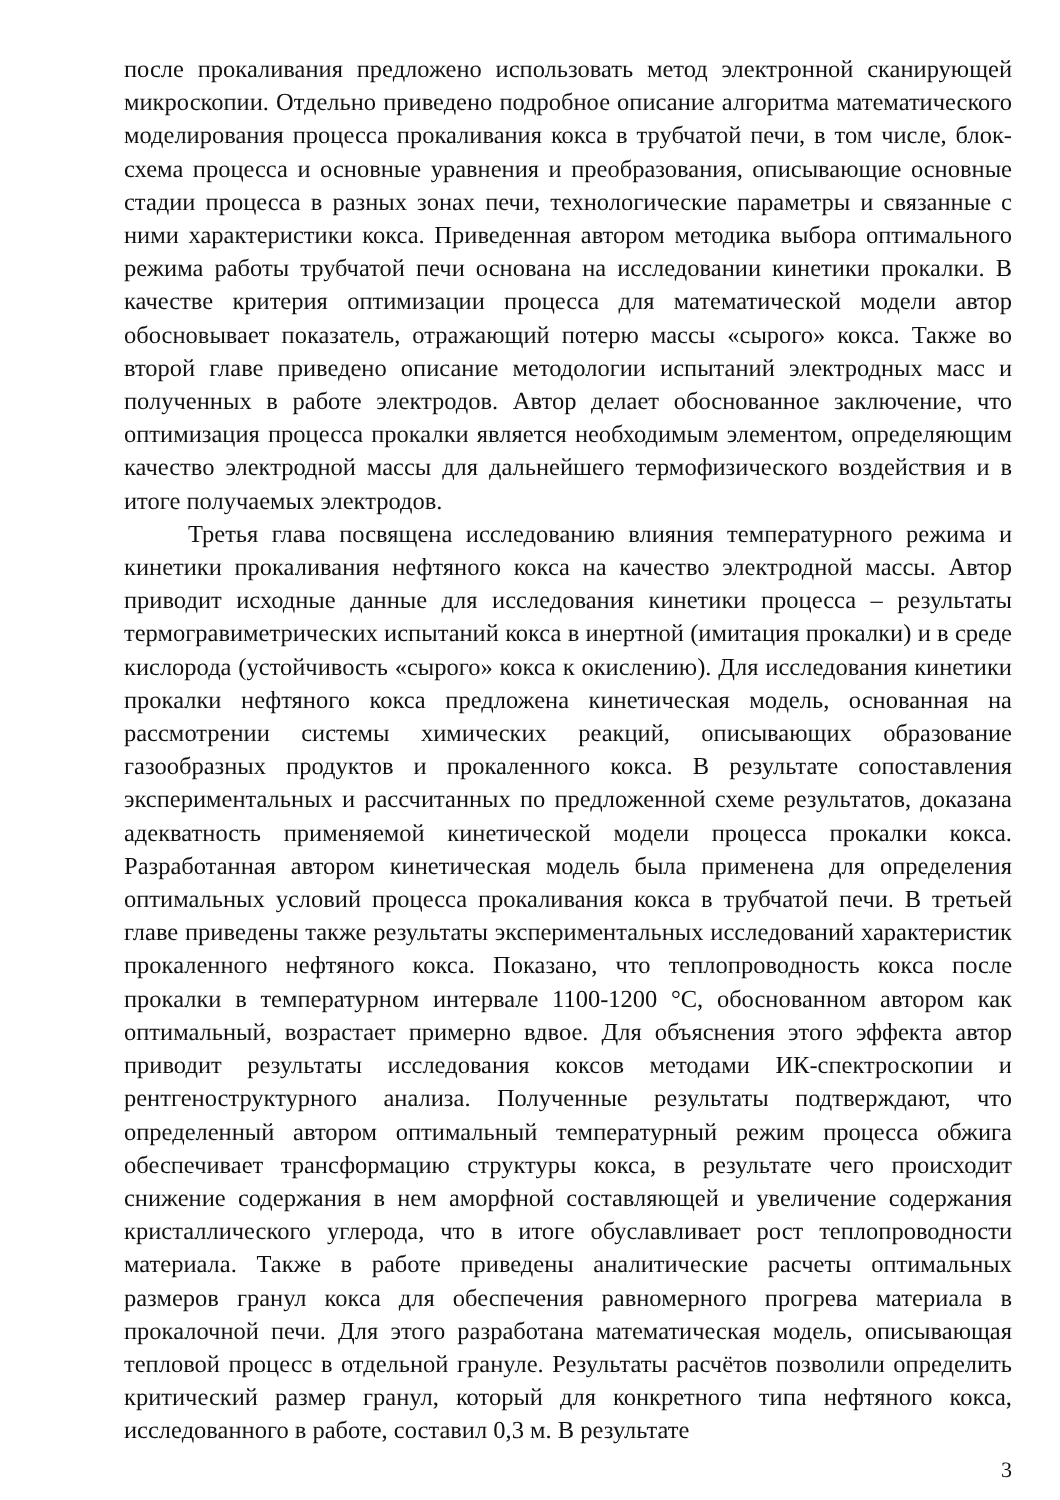после прокаливания предложено использовать метод электронной сканирующей микроскопии. Отдельно приведено подробное описание алгоритма математического моделирования процесса прокаливания кокса в трубчатой печи, в том числе, блок-схема процесса и основные уравнения и преобразования, описывающие основные стадии процесса в разных зонах печи, технологические параметры и связанные с ними характеристики кокса. Приведенная автором методика выбора оптимального режима работы трубчатой печи основана на исследовании кинетики прокалки. В качестве критерия оптимизации процесса для математической модели автор обосновывает показатель, отражающий потерю массы «сырого» кокса. Также во второй главе приведено описание методологии испытаний электродных масс и полученных в работе электродов. Автор делает обоснованное заключение, что оптимизация процесса прокалки является необходимым элементом, определяющим качество электродной массы для дальнейшего термофизического воздействия и в итоге получаемых электродов.
Третья глава посвящена исследованию влияния температурного режима и кинетики прокаливания нефтяного кокса на качество электродной массы. Автор приводит исходные данные для исследования кинетики процесса – результаты термогравиметрических испытаний кокса в инертной (имитация прокалки) и в среде кислорода (устойчивость «сырого» кокса к окислению). Для исследования кинетики прокалки нефтяного кокса предложена кинетическая модель, основанная на рассмотрении системы химических реакций, описывающих образование газообразных продуктов и прокаленного кокса. В результате сопоставления экспериментальных и рассчитанных по предложенной схеме результатов, доказана адекватность применяемой кинетической модели процесса прокалки кокса. Разработанная автором кинетическая модель была применена для определения оптимальных условий процесса прокаливания кокса в трубчатой печи. В третьей главе приведены также результаты экспериментальных исследований характеристик прокаленного нефтяного кокса. Показано, что теплопроводность кокса после прокалки в температурном интервале 1100-1200 °С, обоснованном автором как оптимальный, возрастает примерно вдвое. Для объяснения этого эффекта автор приводит результаты исследования коксов методами ИК-спектроскопии и рентгеноструктурного анализа. Полученные результаты подтверждают, что определенный автором оптимальный температурный режим процесса обжига обеспечивает трансформацию структуры кокса, в результате чего происходит снижение содержания в нем аморфной составляющей и увеличение содержания кристаллического углерода, что в итоге обуславливает рост теплопроводности материала. Также в работе приведены аналитические расчеты оптимальных размеров гранул кокса для обеспечения равномерного прогрева материала в прокалочной печи. Для этого разработана математическая модель, описывающая тепловой процесс в отдельной грануле. Результаты расчётов позволили определить критический размер гранул, который для конкретного типа нефтяного кокса, исследованного в работе, составил 0,3 м. В результате
3